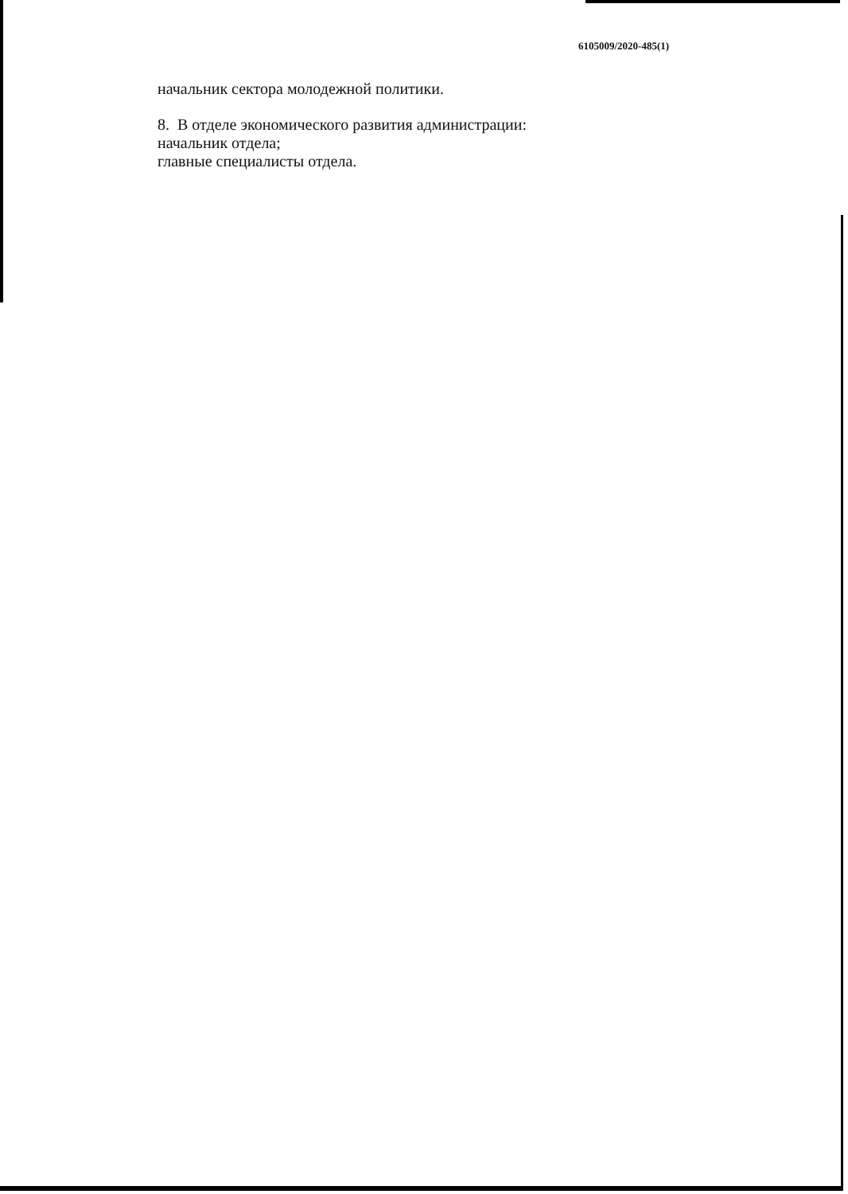6105009/2020-485(1)
начальник сектора молодежной политики.
8. В отделе экономического развития администрации:
начальник отдела;
главные специалисты отдела.